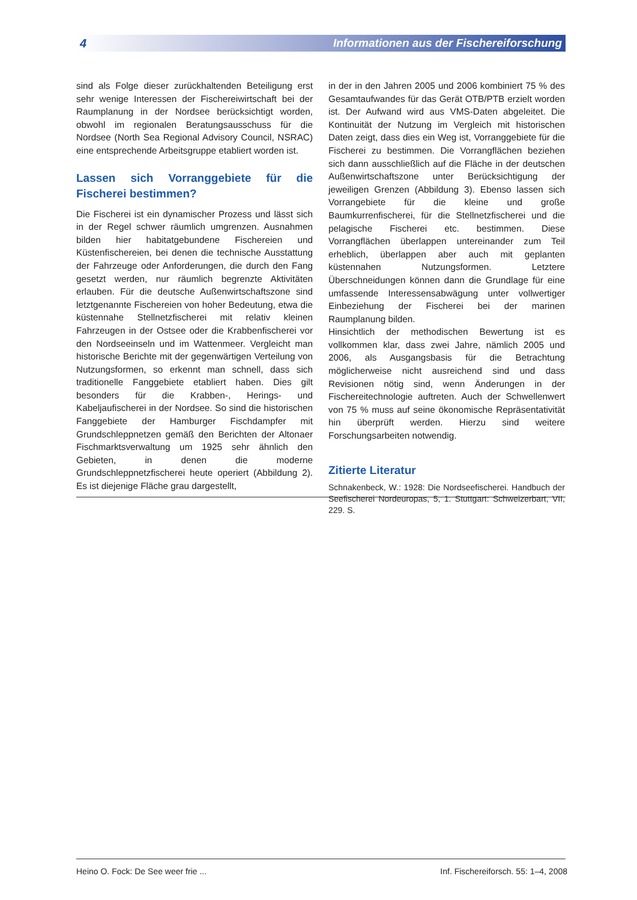4 Informationen aus der Fischereiforschung
sind als Folge dieser zurückhaltenden Beteiligung erst sehr wenige Interessen der Fischereiwirtschaft bei der Raumplanung in der Nordsee berücksichtigt worden, obwohl im regionalen Beratungsausschuss für die Nordsee (North Sea Regional Advisory Council, NSRAC) eine entsprechende Arbeitsgruppe etabliert worden ist.
Lassen sich Vorranggebiete für die Fischerei bestimmen?
Die Fischerei ist ein dynamischer Prozess und lässt sich in der Regel schwer räumlich umgrenzen. Ausnahmen bilden hier habitatgebundene Fischereien und Küstenfischereien, bei denen die technische Ausstattung der Fahrzeuge oder Anforderungen, die durch den Fang gesetzt werden, nur räumlich begrenzte Aktivitäten erlauben. Für die deutsche Außenwirtschaftszone sind letztgenannte Fischereien von hoher Bedeutung, etwa die küstennahe Stellnetzfischerei mit relativ kleinen Fahrzeugen in der Ostsee oder die Krabbenfischerei vor den Nordseeinseln und im Wattenmeer. Vergleicht man historische Berichte mit der gegenwärtigen Verteilung von Nutzungsformen, so erkennt man schnell, dass sich traditionelle Fanggebiete etabliert haben. Dies gilt besonders für die Krabben-, Herings- und Kabeljaufischerei in der Nordsee. So sind die historischen Fanggebiete der Hamburger Fischdampfer mit Grundschleppnetzen gemäß den Berichten der Altonaer Fischmarktsverwaltung um 1925 sehr ähnlich den Gebieten, in denen die moderne Grundschleppnetzfischerei heute operiert (Abbildung 2). Es ist diejenige Fläche grau dargestellt,
in der in den Jahren 2005 und 2006 kombiniert 75 % des Gesamtaufwandes für das Gerät OTB/PTB erzielt worden ist. Der Aufwand wird aus VMS-Daten abgeleitet. Die Kontinuität der Nutzung im Vergleich mit historischen Daten zeigt, dass dies ein Weg ist, Vorranggebiete für die Fischerei zu bestimmen. Die Vorrangflächen beziehen sich dann ausschließlich auf die Fläche in der deutschen Außenwirtschaftszone unter Berücksichtigung der jeweiligen Grenzen (Abbildung 3). Ebenso lassen sich Vorrangebiete für die kleine und große Baumkurrenfischerei, für die Stellnetzfischerei und die pelagische Fischerei etc. bestimmen. Diese Vorrangflächen überlappen untereinander zum Teil erheblich, überlappen aber auch mit geplanten küstennahen Nutzungsformen. Letztere Überschneidungen können dann die Grundlage für eine umfassende Interessensabwägung unter vollwertiger Einbeziehung der Fischerei bei der marinen Raumplanung bilden.
Hinsichtlich der methodischen Bewertung ist es vollkommen klar, dass zwei Jahre, nämlich 2005 und 2006, als Ausgangsbasis für die Betrachtung möglicherweise nicht ausreichend sind und dass Revisionen nötig sind, wenn Änderungen in der Fischereitechnologie auftreten. Auch der Schwellenwert von 75 % muss auf seine ökonomische Repräsentativität hin überprüft werden. Hierzu sind weitere Forschungsarbeiten notwendig.
Zitierte Literatur
Schnakenbeck, W.: 1928: Die Nordseefischerei. Handbuch der Seefischerei Nordeuropas, 5, 1. Stuttgart: Schweizerbart, VII, 229. S.
Heino O. Fock: De See weer frie ... Inf. Fischereiforsch. 55: 1–4, 2008